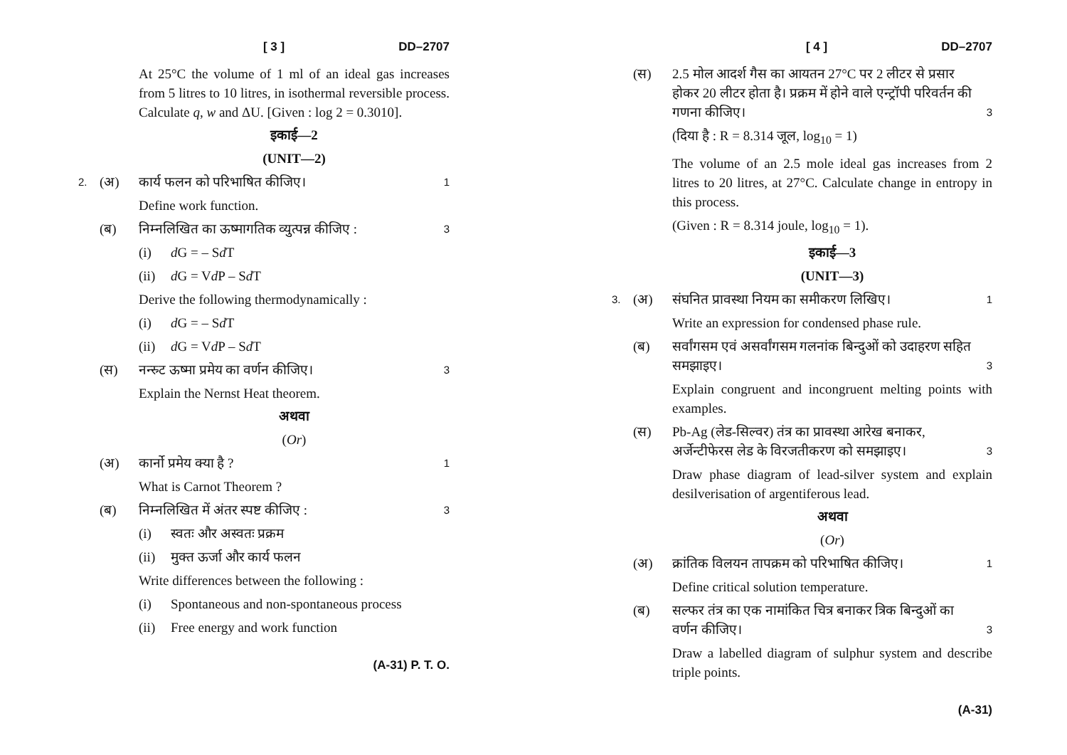[ 3 ] DD–2707
At 25°C the volume of 1 ml of an ideal gas increases from 5 litres to 10 litres, in isothermal reversible process. Calculate q, w and ΔU. [Given : log 2 = 0.3010].
इकाई—2
(UNIT—2)
2. (अ) कार्य फलन को परिभाषित कीजिए। 1
Define work function.
(ब) निम्नलिखित का ऊष्मागतिक व्युत्पन्न कीजिए : 3
(i) d G = – Sd T
(ii) d G = Vd P – Sd T
Derive the following thermodynamically :
(i) d G = – Sd T
(ii) d G = Vd P – Sd T
(स) नन्स्र्ट ऊष्मा प्रमेय का वर्णन कीजिए। 3
Explain the Nernst Heat theorem.
अथवा
(Or)
(अ) कार्नो प्रमेय क्या है ? 1
What is Carnot Theorem ?
(ब) निम्नलिखित में अंतर स्पष्ट कीजिए : 3
(i) स्वतः और अस्वतः प्रक्रम
(ii) मुक्त ऊर्जा और कार्य फलन
Write differences between the following :
(i) Spontaneous and non-spontaneous process
(ii) Free energy and work function
(A-31) P. T. O.
[ 4 ] DD–2707
(स) 2.5 मोल आदर्श गैस का आयतन 27°C पर 2 लीटर से प्रसार होकर 20 लीटर होता है। प्रक्रम में होने वाले एन्ट्रॉपी परिवर्तन की गणना कीजिए। 3
(दिया है : R = 8.314 जूल, log<sub>10</sub> = 1)
The volume of an 2.5 mole ideal gas increases from 2 litres to 20 litres, at 27°C. Calculate change in entropy in this process.
(Given : R = 8.314 joule, log<sub>10</sub> = 1).
इकाई—3
(UNIT—3)
3. (अ) संघनित प्रावस्था नियम का समीकरण लिखिए। 1
Write an expression for condensed phase rule.
(ब) सर्वांगसम एवं असर्वांगसम गलनांक बिन्दुओं को उदाहरण सहित समझाइए। 3
Explain congruent and incongruent melting points with examples.
(स) Pb-Ag (लेड-सिल्वर) तंत्र का प्रावस्था आरेख बनाकर, अर्जेन्टीफेरस लेड के विरजतीकरण को समझाइए। 3
Draw phase diagram of lead-silver system and explain desilverisation of argentiferous lead.
अथवा
(Or)
(अ) क्रांतिक विलयन तापक्रम को परिभाषित कीजिए। 1
Define critical solution temperature.
(ब) सल्फर तंत्र का एक नामांकित चित्र बनाकर त्रिक बिन्दुओं का वर्णन कीजिए। 3
Draw a labelled diagram of sulphur system and describe triple points.
(A-31)